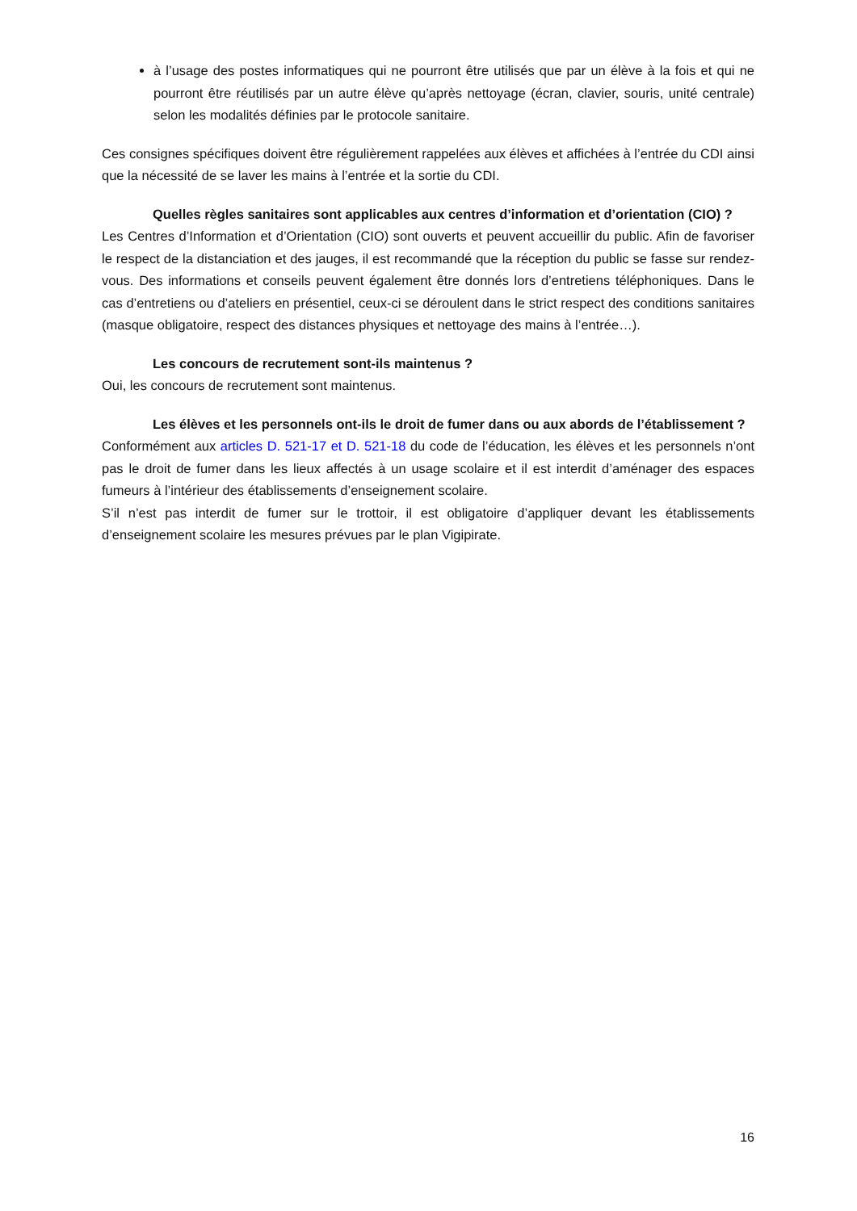à l’usage des postes informatiques qui ne pourront être utilisés que par un élève à la fois et qui ne pourront être réutilisés par un autre élève qu’après nettoyage (écran, clavier, souris, unité centrale) selon les modalités définies par le protocole sanitaire.
Ces consignes spécifiques doivent être régulièrement rappelées aux élèves et affichées à l’entrée du CDI ainsi que la nécessité de se laver les mains à l’entrée et la sortie du CDI.
Quelles règles sanitaires sont applicables aux centres d’information et d’orientation (CIO) ?
Les Centres d’Information et d’Orientation (CIO) sont ouverts et peuvent accueillir du public. Afin de favoriser le respect de la distanciation et des jauges, il est recommandé que la réception du public se fasse sur rendez-vous. Des informations et conseils peuvent également être donnés lors d’entretiens téléphoniques. Dans le cas d’entretiens ou d’ateliers en présentiel, ceux-ci se déroulent dans le strict respect des conditions sanitaires (masque obligatoire, respect des distances physiques et nettoyage des mains à l’entrée…).
Les concours de recrutement sont-ils maintenus ?
Oui, les concours de recrutement sont maintenus.
Les élèves et les personnels ont-ils le droit de fumer dans ou aux abords de l’établissement ?
Conformément aux articles D. 521-17 et D. 521-18 du code de l’éducation, les élèves et les personnels n’ont pas le droit de fumer dans les lieux affectés à un usage scolaire et il est interdit d’aménager des espaces fumeurs à l’intérieur des établissements d’enseignement scolaire.
S’il n’est pas interdit de fumer sur le trottoir, il est obligatoire d’appliquer devant les établissements d’enseignement scolaire les mesures prévues par le plan Vigipirate.
16